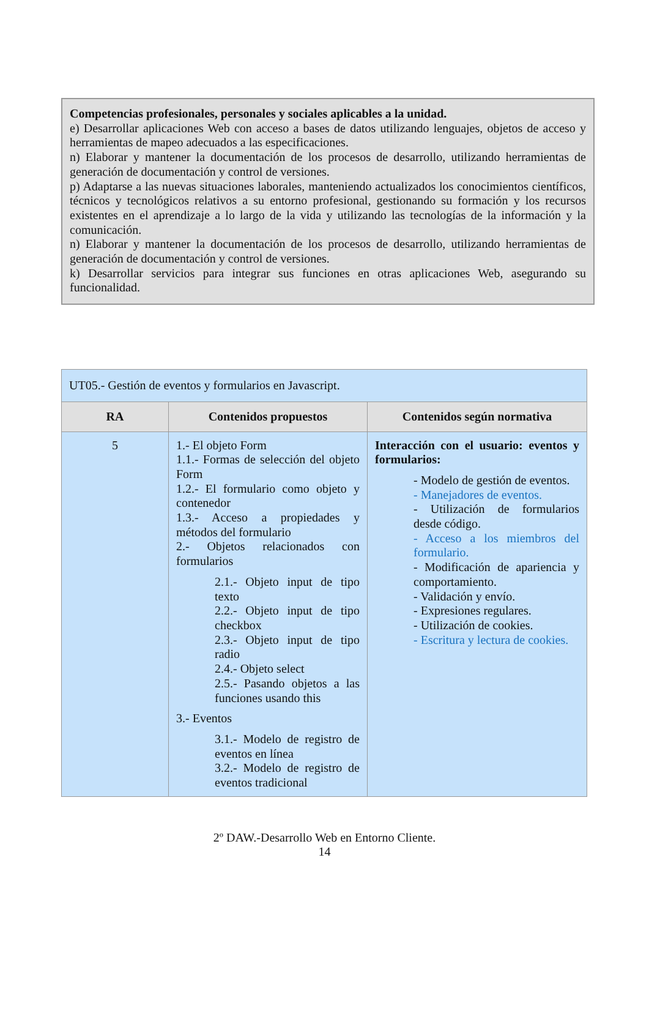Competencias profesionales, personales y sociales aplicables a la unidad.
e) Desarrollar aplicaciones Web con acceso a bases de datos utilizando lenguajes, objetos de acceso y herramientas de mapeo adecuados a las especificaciones.
n) Elaborar y mantener la documentación de los procesos de desarrollo, utilizando herramientas de generación de documentación y control de versiones.
p) Adaptarse a las nuevas situaciones laborales, manteniendo actualizados los conocimientos científicos, técnicos y tecnológicos relativos a su entorno profesional, gestionando su formación y los recursos existentes en el aprendizaje a lo largo de la vida y utilizando las tecnologías de la información y la comunicación.
n) Elaborar y mantener la documentación de los procesos de desarrollo, utilizando herramientas de generación de documentación y control de versiones.
k) Desarrollar servicios para integrar sus funciones en otras aplicaciones Web, asegurando su funcionalidad.
| UT05.- Gestión de eventos y formularios en Javascript. | | |
| RA | Contenidos propuestos | Contenidos según normativa |
| 5 | 1.- El objeto Form 1.1.- Formas de selección del objeto Form 1.2.- El formulario como objeto y contenedor 1.3.- Acceso a propiedades y métodos del formulario 2.- Objetos relacionados con formularios 2.1.- Objeto input de tipo texto 2.2.- Objeto input de tipo checkbox 2.3.- Objeto input de tipo radio 2.4.- Objeto select 2.5.- Pasando objetos a las funciones usando this 3.- Eventos 3.1.- Modelo de registro de eventos en línea 3.2.- Modelo de registro de eventos tradicional | Interacción con el usuario: eventos y formularios: - Modelo de gestión de eventos. - Manejadores de eventos. - Utilización de formularios desde código. - Acceso a los miembros del formulario. - Modificación de apariencia y comportamiento. - Validación y envío. - Expresiones regulares. - Utilización de cookies. - Escritura y lectura de cookies. |
2º DAW.-Desarrollo Web en Entorno Cliente.
14